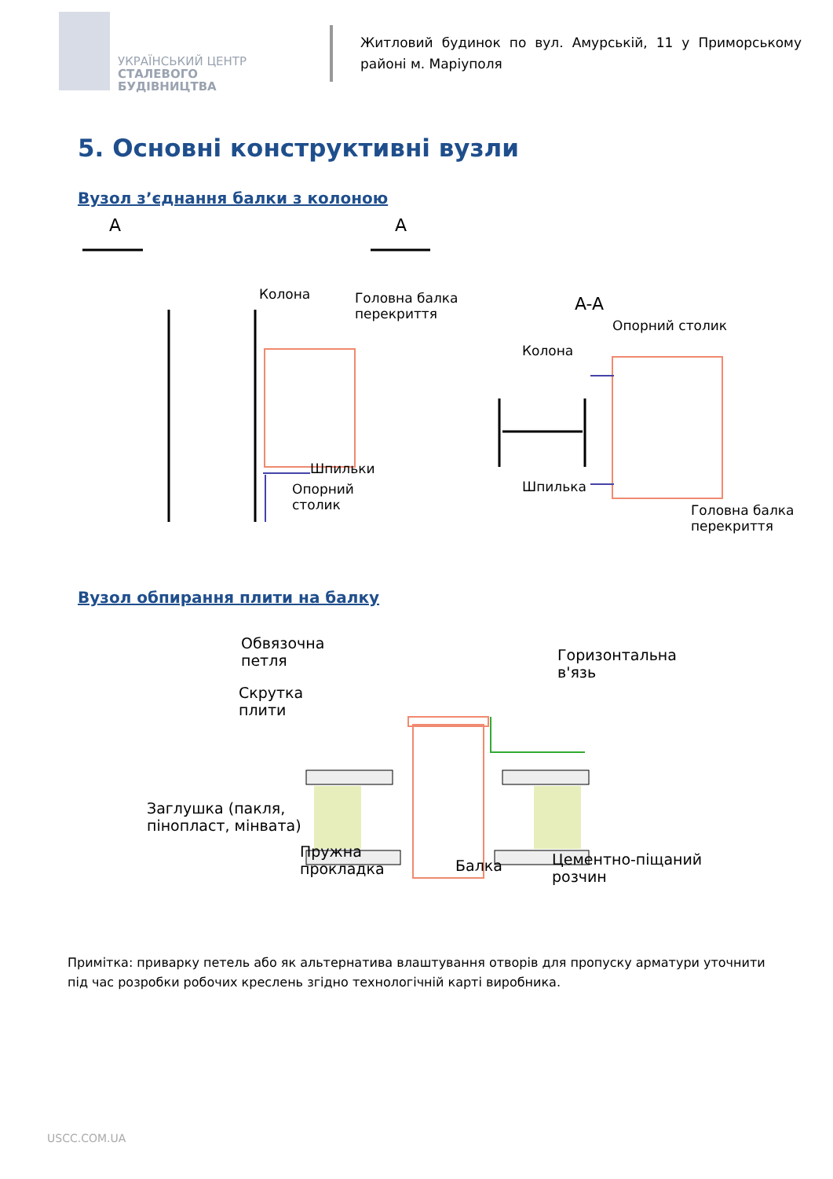УКРАЇНСЬКИЙ ЦЕНТР
СТАЛЕВОГО
БУДІВНИЦТВА
Житловий будинок по вул. Амурській, 11 у Приморському районі м. Маріуполя
5. Основні конструктивні вузли
Вузол з’єднання балки з колоною
A A
Колона Головна балка
перекриття A-A
Опорний столик
Колона
Шпильки
Шпилька Опорний
столик Головна балка
перекриття
Вузол обпирання плити на балку
Обвязочна
петля Горизонтальна
в'язь
Скрутка
плити
Заглушка (пакля,
пінопласт, мінвата)
Пружна
прокладка Балка Цементно-піщаний
розчин
Примітка: приварку петель або як альтернатива влаштування отворів для пропуску арматури уточнити під час розробки робочих креслень згідно технологічній карті виробника.
USCC.COM.UA